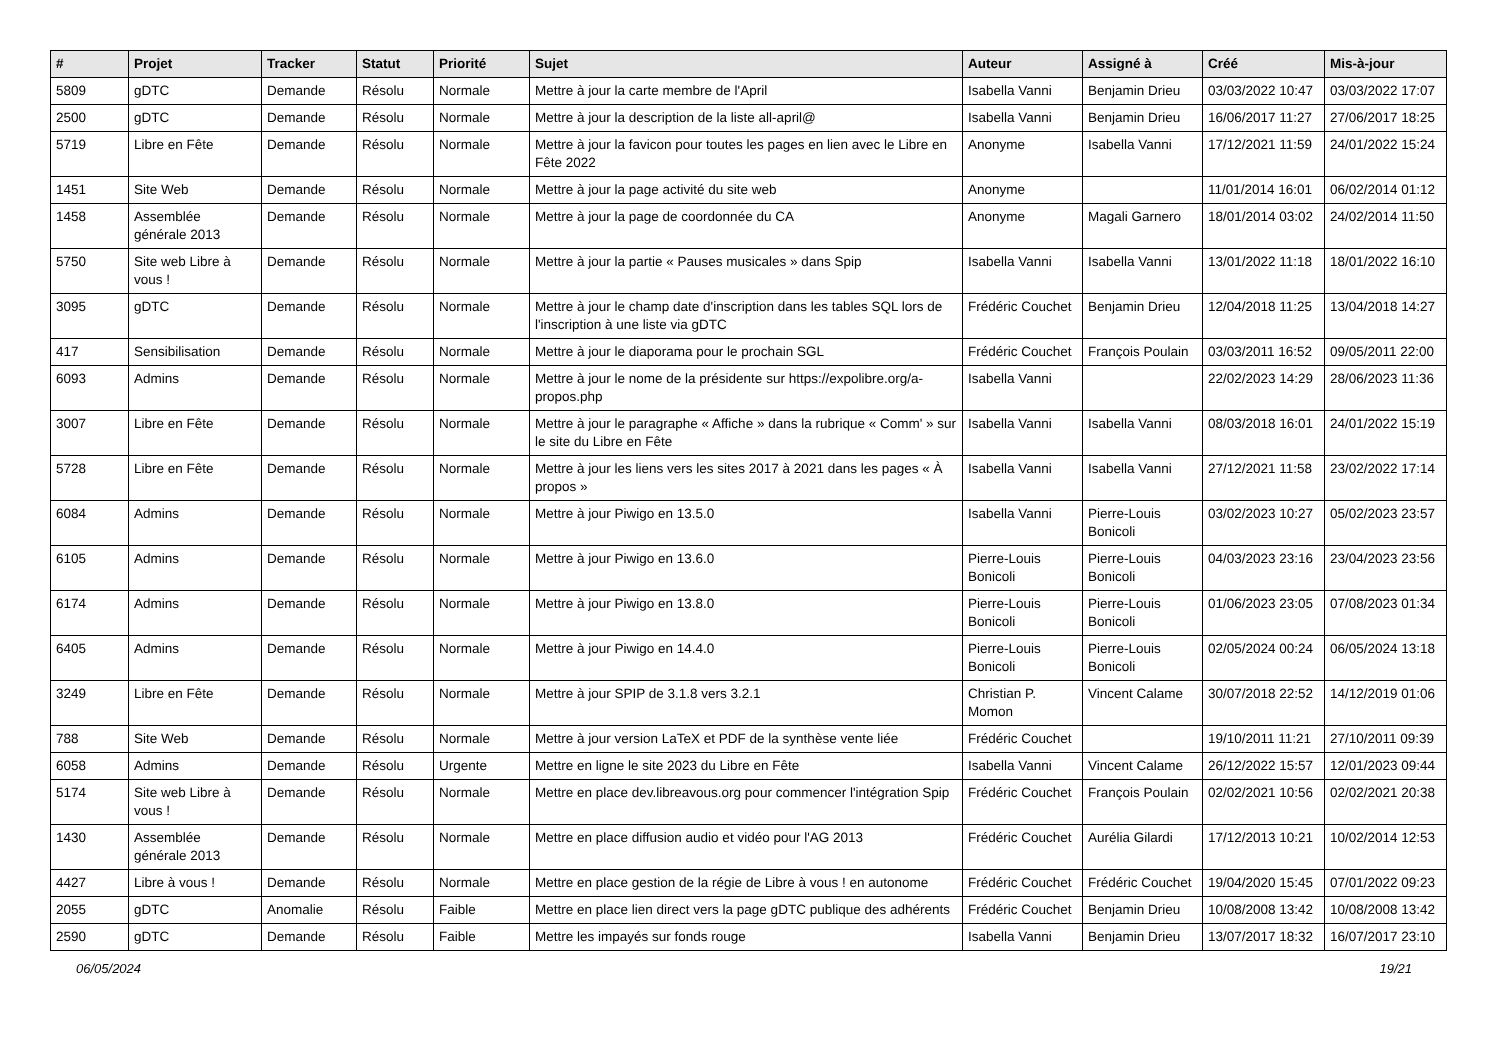| # | Projet | Tracker | Statut | Priorité | Sujet | Auteur | Assigné à | Créé | Mis-à-jour |
| --- | --- | --- | --- | --- | --- | --- | --- | --- | --- |
| 5809 | gDTC | Demande | Résolu | Normale | Mettre à jour la carte membre de l'April | Isabella Vanni | Benjamin Drieu | 03/03/2022 10:47 | 03/03/2022 17:07 |
| 2500 | gDTC | Demande | Résolu | Normale | Mettre à jour la description de la liste all-april@ | Isabella Vanni | Benjamin Drieu | 16/06/2017 11:27 | 27/06/2017 18:25 |
| 5719 | Libre en Fête | Demande | Résolu | Normale | Mettre à jour la favicon pour toutes les pages en lien avec le Libre en Fête 2022 | Anonyme | Isabella Vanni | 17/12/2021 11:59 | 24/01/2022 15:24 |
| 1451 | Site Web | Demande | Résolu | Normale | Mettre à jour la page activité du site web | Anonyme | | 11/01/2014 16:01 | 06/02/2014 01:12 |
| 1458 | Assemblée générale 2013 | Demande | Résolu | Normale | Mettre à jour la page de coordonnée du CA | Anonyme | Magali Garnero | 18/01/2014 03:02 | 24/02/2014 11:50 |
| 5750 | Site web Libre à vous ! | Demande | Résolu | Normale | Mettre à jour la partie « Pauses musicales » dans Spip | Isabella Vanni | Isabella Vanni | 13/01/2022 11:18 | 18/01/2022 16:10 |
| 3095 | gDTC | Demande | Résolu | Normale | Mettre à jour le champ date d'inscription dans les tables SQL lors de l'inscription à une liste via gDTC | Frédéric Couchet | Benjamin Drieu | 12/04/2018 11:25 | 13/04/2018 14:27 |
| 417 | Sensibilisation | Demande | Résolu | Normale | Mettre à jour le diaporama pour le prochain SGL | Frédéric Couchet | François Poulain | 03/03/2011 16:52 | 09/05/2011 22:00 |
| 6093 | Admins | Demande | Résolu | Normale | Mettre à jour le nome de la présidente sur https://expolibre.org/a-propos.php | Isabella Vanni | | 22/02/2023 14:29 | 28/06/2023 11:36 |
| 3007 | Libre en Fête | Demande | Résolu | Normale | Mettre à jour le paragraphe « Affiche » dans la rubrique « Comm' » sur le site du Libre en Fête | Isabella Vanni | Isabella Vanni | 08/03/2018 16:01 | 24/01/2022 15:19 |
| 5728 | Libre en Fête | Demande | Résolu | Normale | Mettre à jour les liens vers les sites 2017 à 2021 dans les pages « À propos » | Isabella Vanni | Isabella Vanni | 27/12/2021 11:58 | 23/02/2022 17:14 |
| 6084 | Admins | Demande | Résolu | Normale | Mettre à jour Piwigo en 13.5.0 | Isabella Vanni | Pierre-Louis Bonicoli | 03/02/2023 10:27 | 05/02/2023 23:57 |
| 6105 | Admins | Demande | Résolu | Normale | Mettre à jour Piwigo en 13.6.0 | Pierre-Louis Bonicoli | Pierre-Louis Bonicoli | 04/03/2023 23:16 | 23/04/2023 23:56 |
| 6174 | Admins | Demande | Résolu | Normale | Mettre à jour Piwigo en 13.8.0 | Pierre-Louis Bonicoli | Pierre-Louis Bonicoli | 01/06/2023 23:05 | 07/08/2023 01:34 |
| 6405 | Admins | Demande | Résolu | Normale | Mettre à jour Piwigo en 14.4.0 | Pierre-Louis Bonicoli | Pierre-Louis Bonicoli | 02/05/2024 00:24 | 06/05/2024 13:18 |
| 3249 | Libre en Fête | Demande | Résolu | Normale | Mettre à jour SPIP de 3.1.8 vers 3.2.1 | Christian P. Momon | Vincent Calame | 30/07/2018 22:52 | 14/12/2019 01:06 |
| 788 | Site Web | Demande | Résolu | Normale | Mettre à jour version LaTeX et PDF de la synthèse vente liée | Frédéric Couchet | | 19/10/2011 11:21 | 27/10/2011 09:39 |
| 6058 | Admins | Demande | Résolu | Urgente | Mettre en ligne le site 2023 du Libre en Fête | Isabella Vanni | Vincent Calame | 26/12/2022 15:57 | 12/01/2023 09:44 |
| 5174 | Site web Libre à vous ! | Demande | Résolu | Normale | Mettre en place dev.libreavous.org pour commencer l'intégration Spip | Frédéric Couchet | François Poulain | 02/02/2021 10:56 | 02/02/2021 20:38 |
| 1430 | Assemblée générale 2013 | Demande | Résolu | Normale | Mettre en place diffusion audio et vidéo pour l'AG 2013 | Frédéric Couchet | Aurélia Gilardi | 17/12/2013 10:21 | 10/02/2014 12:53 |
| 4427 | Libre à vous ! | Demande | Résolu | Normale | Mettre en place gestion de la régie de Libre à vous ! en autonome | Frédéric Couchet | Frédéric Couchet | 19/04/2020 15:45 | 07/01/2022 09:23 |
| 2055 | gDTC | Anomalie | Résolu | Faible | Mettre en place lien direct vers la page gDTC publique des adhérents | Frédéric Couchet | Benjamin Drieu | 10/08/2008 13:42 | 10/08/2008 13:42 |
| 2590 | gDTC | Demande | Résolu | Faible | Mettre les impayés sur fonds rouge | Isabella Vanni | Benjamin Drieu | 13/07/2017 18:32 | 16/07/2017 23:10 |
06/05/2024 19/21